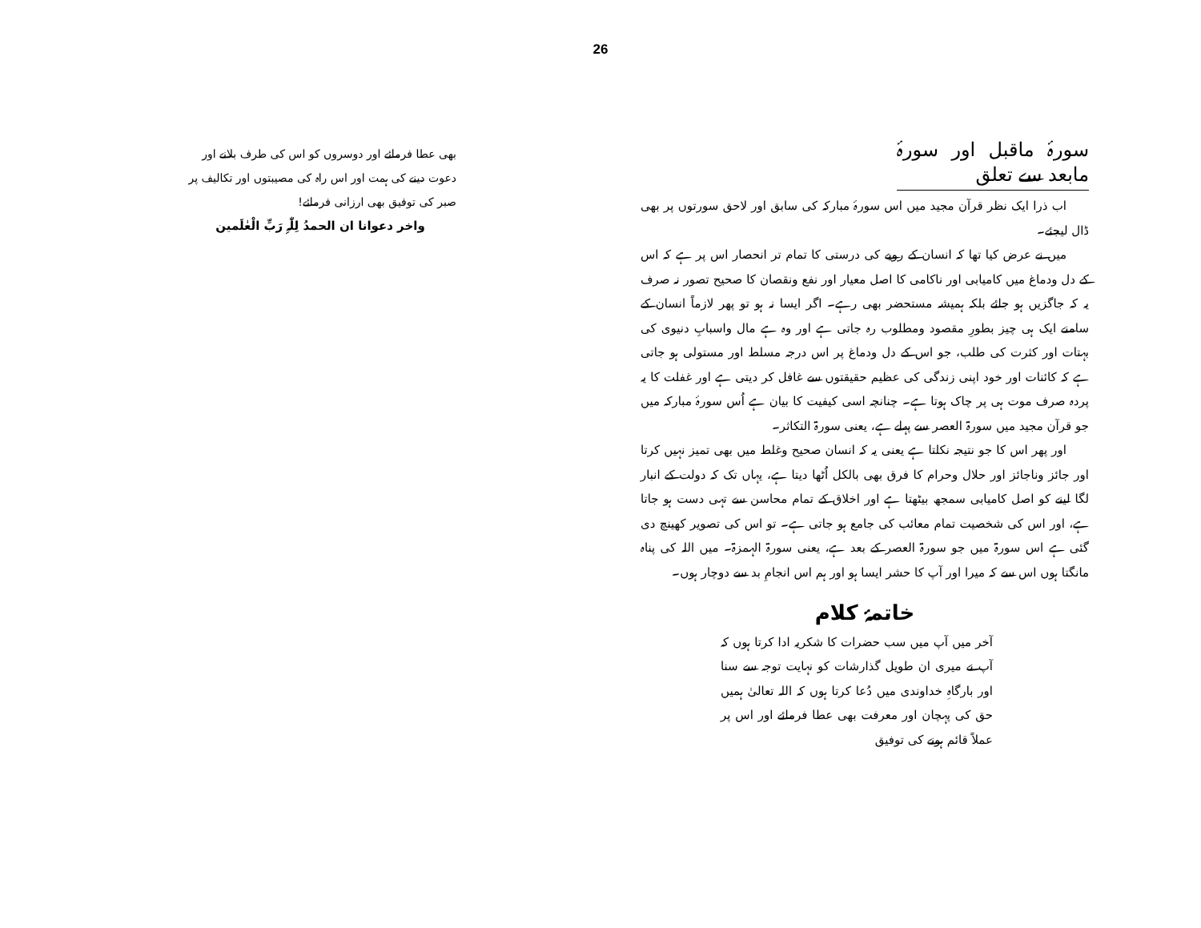26
سورۂ ماقبل اور سورۂ مابعد سے تعلق
اب ذرا ایک نظر قرآن مجید میں اس سورۂ مبارکہ کی سابق اور لاحق سورتوں پر بھی ڈال لیجئے۔
میں نے عرض کیا تھا کہ انسان کے رویے کی درستی کا تمام تر انحصار اس پر ہے کہ اس کے دل ودماغ میں کامیابی اور ناکامی کا اصل معیار اور نفع ونقصان کا صحیح تصور نہ صرف یہ کہ جاگزیں ہو جائے بلکہ ہمیشہ مستحضر بھی رہے۔ اگر ایسا نہ ہو تو پھر لازماً انسان کے سامنے ایک ہی چیز بطورِ مقصود ومطلوب رہ جاتی ہے اور وہ ہے مال واسبابِ دنیوی کی بہتات اور کثرت کی طلب، جو اس کے دل ودماغ پر اس درجہ مسلط اور مستولی ہو جاتی ہے کہ کائنات اور خود اپنی زندگی کی عظیم حقیقتوں سے غافل کر دیتی ہے اور غفلت کا یہ پردہ صرف موت ہی پر چاک ہوتا ہے۔ چنانچہ اسی کیفیت کا بیان ہے اُس سورۂ مبارکہ میں جو قرآن مجید میں سورۃ العصر سے پہلے ہے، یعنی سورۃ التکاثر۔
اور پھر اس کا جو نتیجہ نکلتا ہے یعنی یہ کہ انسان صحیح وغلط میں بھی تمیز نہیں کرتا اور جائز وناجائز اور حلال وحرام کا فرق بھی بالکل اُٹھا دیتا ہے، یہاں تک کہ دولت کے انبار لگا لینے کو اصل کامیابی سمجھ بیٹھتا ہے اور اخلاق کے تمام محاسن سے تہی دست ہو جاتا ہے، اور اس کی شخصیت تمام معائب کی جامع ہو جاتی ہے۔ تو اس کی تصویر کھینچ دی گئی ہے اس سورۃ میں جو سورۃ العصر کے بعد ہے، یعنی سورۃ الہمزۃ۔ میں اللہ کی پناہ مانگتا ہوں اس سے کہ میرا اور آپ کا حشر ایسا ہو اور ہم اس انجامِ بد سے دوچار ہوں۔
خاتمۂ کلام
آخر میں آپ میں سب حضرات کا شکریہ ادا کرتا ہوں کہ آپ نے میری ان طویل گذارشات کو نہایت توجہ سے سنا اور بارگاہِ خداوندی میں دُعا کرتا ہوں کہ اللہ تعالیٰ ہمیں حق کی پہچان اور معرفت بھی عطا فرمائے اور اس پر عملاً قائم ہونے کی توفیق
بھی عطا فرمائے اور دوسروں کو اس کی طرف بلانے اور دعوت دینے کی ہمت اور اس راہ کی مصیبتوں اور تکالیف پر صبر کی توفیق بھی ارزانی فرمائے!
واخر دعوانا ان الحمدُ لِلّٰہِ رَبِّ الْعٰلَمین